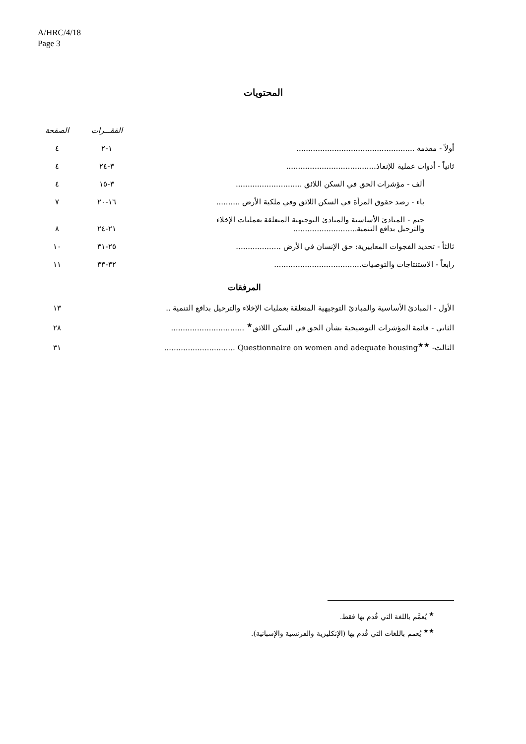A/HRC/4/18
Page 3
المحتويات
| | الفقـــرات | الصفحة |
| أولاً - مقدمة .................................................. | ١-٢ | ٤ |
| ثانياً - أدوات عملية للإنفاذ...................................... | ٣-٢٤ | ٤ |
| ألف - مؤشرات الحق في السكن اللائق ............................ | ٣-١٥ | ٤ |
| باء - رصد حقوق المرأة في السكن اللائق وفي ملكية الأرض .......... | ١٦-٢٠ | ٧ |
| جيم - المبادئ الأساسية والمبادئ التوجيهية المتعلقة بعمليات الإخلاء والترحيل بدافع التنمية........................... | ٢١-٢٤ | ٨ |
| ثالثاً - تحديد الفجوات المعاييرية: حق الإنسان في الأرض ................... | ٢٥-٣١ | ١٠ |
| رابعاً - الاستنتاجات والتوصيات..................................... | ٣٢-٣٣ | ١١ |
المرفقات
| الأول - المبادئ الأساسية والمبادئ التوجيهية المتعلقة بعمليات الإخلاء والترحيل بدافع التنمية .. | ١٣ |
| الثاني - قائمة المؤشرات التوضيحية بشأن الحق في السكن اللائق<sup>★</sup> ............................... | ٢٨ |
| الثالث- Questionnaire on women and adequate housing<sup>★★</sup> .............................. | ٣١ |
<sup>★</sup> يُعمَّم باللغة التي قُدم بها فقط.
<sup>★★</sup> يُعمم باللغات التي قُدم بها (الإنكليزية والفرنسية والإسبانية).